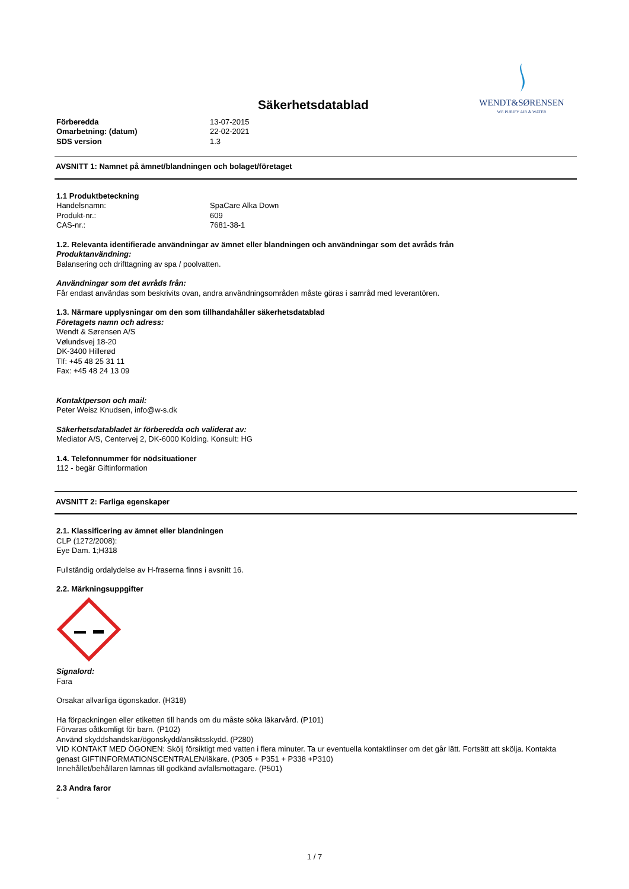Säkerhetsdatablad
WENDT&SØRENSEN
WE PURIFY AIR & WATER
| Förberedda | 13-07-2015 |
| Omarbetning: (datum) | 22-02-2021 |
| SDS version | 1.3 |
AVSNITT 1: Namnet på ämnet/blandningen och bolaget/företaget
1.1 Produktbeteckning
| Handelsnamn: | SpaCare Alka Down |
| Produkt-nr.: | 609 |
| CAS-nr.: | 7681-38-1 |
1.2. Relevanta identifierade användningar av ämnet eller blandningen och användningar som det avråds från
Produktanvändning:
Balansering och drifttagning av spa / poolvatten.
Användningar som det avråds från:
Får endast användas som beskrivits ovan, andra användningsområden måste göras i samråd med leverantören.
1.3. Närmare upplysningar om den som tillhandahåller säkerhetsdatablad
Företagets namn och adress:
Wendt & Sørensen A/S
Vølundsvej 18-20
DK-3400 Hillerød
Tlf: +45 48 25 31 11
Fax: +45 48 24 13 09
Kontaktperson och mail:
Peter Weisz Knudsen, info@w-s.dk
Säkerhetsdatabladet är förberedda och validerat av:
Mediator A/S, Centervej 2, DK-6000 Kolding. Konsult: HG
1.4. Telefonnummer för nödsituationer
112 - begär Giftinformation
AVSNITT 2: Farliga egenskaper
2.1. Klassificering av ämnet eller blandningen
CLP (1272/2008):
Eye Dam. 1;H318
Fullständig ordalydelse av H-fraserna finns i avsnitt 16.
2.2. Märkningsuppgifter
Signalord:
Fara
Orsakar allvarliga ögonskador. (H318)
Ha förpackningen eller etiketten till hands om du måste söka läkarvård. (P101)
Förvaras oåtkomligt för barn. (P102)
Använd skyddshandskar/ögonskydd/ansiktsskydd. (P280)
VID KONTAKT MED ÖGONEN: Skölj försiktigt med vatten i flera minuter. Ta ur eventuella kontaktlinser om det går lätt. Fortsätt att skölja. Kontakta genast GIFTINFORMATIONSCENTRALEN/läkare. (P305 + P351 + P338 +P310)
Innehållet/behållaren lämnas till godkänd avfallsmottagare. (P501)
2.3 Andra faror
-
1 / 7